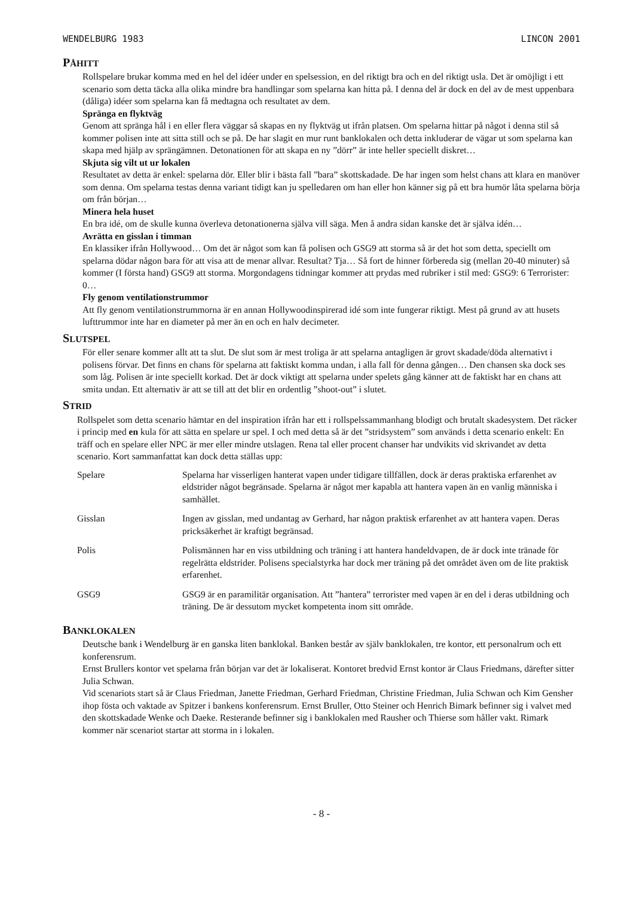WENDELBURG 1983 LINCON 2001
PÅHITT
Rollspelare brukar komma med en hel del idéer under en spelsession, en del riktigt bra och en del riktigt usla. Det är omöjligt i ett scenario som detta täcka alla olika mindre bra handlingar som spelarna kan hitta på. I denna del är dock en del av de mest uppenbara (dåliga) idéer som spelarna kan få medtagna och resultatet av dem.
Spränga en flyktväg
Genom att spränga hål i en eller flera väggar så skapas en ny flyktväg ut ifrån platsen. Om spelarna hittar på något i denna stil så kommer polisen inte att sitta still och se på. De har slagit en mur runt banklokalen och detta inkluderar de vägar ut som spelarna kan skapa med hjälp av sprängämnen. Detonationen för att skapa en ny ”dörr” är inte heller speciellt diskret…
Skjuta sig vilt ut ur lokalen
Resultatet av detta är enkel: spelarna dör. Eller blir i bästa fall ”bara” skottskadade. De har ingen som helst chans att klara en manöver som denna. Om spelarna testas denna variant tidigt kan ju spelledaren om han eller hon känner sig på ett bra humör låta spelarna börja om från början…
Minera hela huset
En bra idé, om de skulle kunna överleva detonationerna själva vill säga. Men å andra sidan kanske det är själva idén…
Avrätta en gisslan i timman
En klassiker ifrån Hollywood… Om det är något som kan få polisen och GSG9 att storma så är det hot som detta, speciellt om spelarna dödar någon bara för att visa att de menar allvar. Resultat? Tja… Så fort de hinner förbereda sig (mellan 20-40 minuter) så kommer (I första hand) GSG9 att storma. Morgondagens tidningar kommer att prydas med rubriker i stil med: GSG9: 6 Terrorister: 0…
Fly genom ventilationstrummor
Att fly genom ventilationstrummorna är en annan Hollywoodinspirerad idé som inte fungerar riktigt. Mest på grund av att husets lufttrummor inte har en diameter på mer än en och en halv decimeter.
SLUTSPEL
För eller senare kommer allt att ta slut. De slut som är mest troliga är att spelarna antagligen är grovt skadade/döda alternativt i polisens förvar. Det finns en chans för spelarna att faktiskt komma undan, i alla fall för denna gången… Den chansen ska dock ses som låg. Polisen är inte speciellt korkad. Det är dock viktigt att spelarna under spelets gång känner att de faktiskt har en chans att smita undan. Ett alternativ är att se till att det blir en ordentlig ”shoot-out” i slutet.
STRID
Rollspelet som detta scenario hämtar en del inspiration ifrån har ett i rollspelssammanhang blodigt och brutalt skadesystem. Det räcker i princip med en kula för att sätta en spelare ur spel. I och med detta så är det ”stridsystem” som används i detta scenario enkelt: En träff och en spelare eller NPC är mer eller mindre utslagen. Rena tal eller procent chanser har undvikits vid skrivandet av detta scenario. Kort sammanfattat kan dock detta ställas upp:
| Spelare | Spelarna har visserligen hanterat vapen under tidigare tillfällen, dock är deras praktiska erfarenhet av eldstrider något begränsade. Spelarna är något mer kapabla att hantera vapen än en vanlig människa i samhället. |
| Gisslan | Ingen av gisslan, med undantag av Gerhard, har någon praktisk erfarenhet av att hantera vapen. Deras pricksäkerhet är kraftigt begränsad. |
| Polis | Polismännen har en viss utbildning och träning i att hantera handeldvapen, de är dock inte tränade för regelrätta eldstrider. Polisens specialstyrka har dock mer träning på det området även om de lite praktisk erfarenhet. |
| GSG9 | GSG9 är en paramilitär organisation. Att ”hantera” terrorister med vapen är en del i deras utbildning och träning. De är dessutom mycket kompetenta inom sitt område. |
BANKLOKALEN
Deutsche bank i Wendelburg är en ganska liten banklokal. Banken består av själv banklokalen, tre kontor, ett personalrum och ett konferensrum.
Ernst Brullers kontor vet spelarna från början var det är lokaliserat. Kontoret bredvid Ernst kontor är Claus Friedmans, därefter sitter Julia Schwan.
Vid scenariots start så är Claus Friedman, Janette Friedman, Gerhard Friedman, Christine Friedman, Julia Schwan och Kim Gensher ihop fösta och vaktade av Spitzer i bankens konferensrum. Ernst Bruller, Otto Steiner och Henrich Bimark befinner sig i valvet med den skottskadade Wenke och Daeke. Resterande befinner sig i banklokalen med Rausher och Thierse som håller vakt. Rimark kommer när scenariot startar att storma in i lokalen.
- 8 -